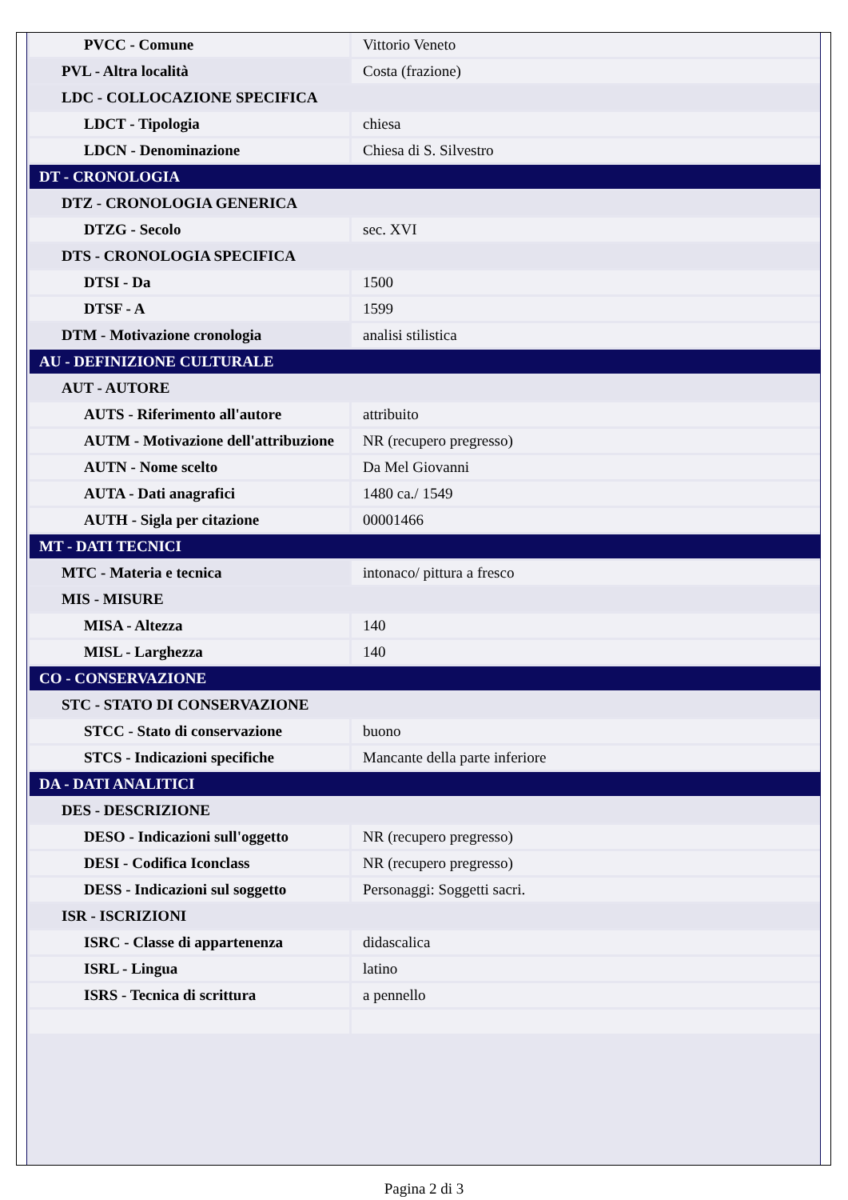| PVCC - Comune | Vittorio Veneto |
| PVL - Altra località | Costa (frazione) |
| LDC - COLLOCAZIONE SPECIFICA | |
| LDCT - Tipologia | chiesa |
| LDCN - Denominazione | Chiesa di S. Silvestro |
| DT - CRONOLOGIA | |
| DTZ - CRONOLOGIA GENERICA | |
| DTZG - Secolo | sec. XVI |
| DTS - CRONOLOGIA SPECIFICA | |
| DTSI - Da | 1500 |
| DTSF - A | 1599 |
| DTM - Motivazione cronologia | analisi stilistica |
| AU - DEFINIZIONE CULTURALE | |
| AUT - AUTORE | |
| AUTS - Riferimento all'autore | attribuito |
| AUTM - Motivazione dell'attribuzione | NR (recupero pregresso) |
| AUTN - Nome scelto | Da Mel Giovanni |
| AUTA - Dati anagrafici | 1480 ca./ 1549 |
| AUTH - Sigla per citazione | 00001466 |
| MT - DATI TECNICI | |
| MTC - Materia e tecnica | intonaco/ pittura a fresco |
| MIS - MISURE | |
| MISA - Altezza | 140 |
| MISL - Larghezza | 140 |
| CO - CONSERVAZIONE | |
| STC - STATO DI CONSERVAZIONE | |
| STCC - Stato di conservazione | buono |
| STCS - Indicazioni specifiche | Mancante della parte inferiore |
| DA - DATI ANALITICI | |
| DES - DESCRIZIONE | |
| DESO - Indicazioni sull'oggetto | NR (recupero pregresso) |
| DESI - Codifica Iconclass | NR (recupero pregresso) |
| DESS - Indicazioni sul soggetto | Personaggi: Soggetti sacri. |
| ISR - ISCRIZIONI | |
| ISRC - Classe di appartenenza | didascalica |
| ISRL - Lingua | latino |
| ISRS - Tecnica di scrittura | a pennello |
Pagina 2 di 3